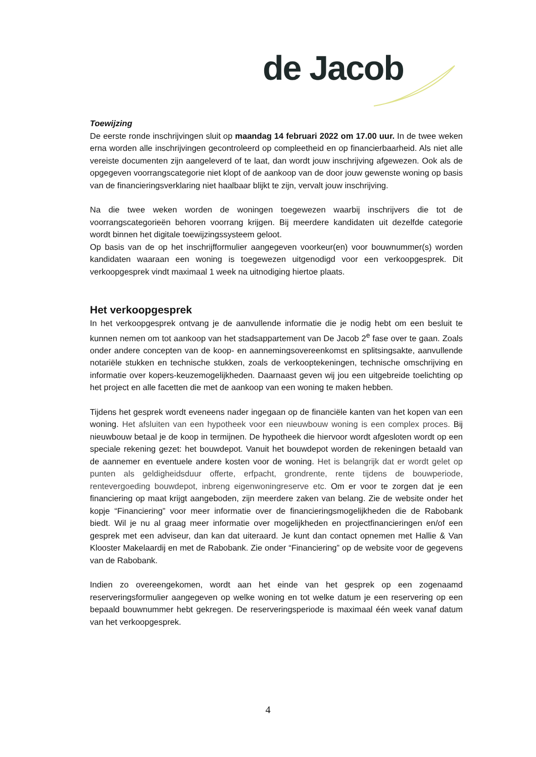de Jacob
Toewijzing
De eerste ronde inschrijvingen sluit op maandag 14 februari 2022 om 17.00 uur. In de twee weken erna worden alle inschrijvingen gecontroleerd op compleetheid en op financierbaarheid. Als niet alle vereiste documenten zijn aangeleverd of te laat, dan wordt jouw inschrijving afgewezen. Ook als de opgegeven voorrangscategorie niet klopt of de aankoop van de door jouw gewenste woning op basis van de financieringsverklaring niet haalbaar blijkt te zijn, vervalt jouw inschrijving.
Na die twee weken worden de woningen toegewezen waarbij inschrijvers die tot de voorrangscategorieën behoren voorrang krijgen. Bij meerdere kandidaten uit dezelfde categorie wordt binnen het digitale toewijzingssysteem geloot.
Op basis van de op het inschrijfformulier aangegeven voorkeur(en) voor bouwnummer(s) worden kandidaten waaraan een woning is toegewezen uitgenodigd voor een verkoopgesprek. Dit verkoopgesprek vindt maximaal 1 week na uitnodiging hiertoe plaats.
Het verkoopgesprek
In het verkoopgesprek ontvang je de aanvullende informatie die je nodig hebt om een besluit te kunnen nemen om tot aankoop van het stadsappartement van De Jacob 2<sup>e</sup> fase over te gaan. Zoals onder andere concepten van de koop- en aannemingsovereenkomst en splitsingsakte, aanvullende notariële stukken en technische stukken, zoals de verkooptekeningen, technische omschrijving en informatie over kopers-keuzemogelijkheden. Daarnaast geven wij jou een uitgebreide toelichting op het project en alle facetten die met de aankoop van een woning te maken hebben.
Tijdens het gesprek wordt eveneens nader ingegaan op de financiële kanten van het kopen van een woning. Het afsluiten van een hypotheek voor een nieuwbouw woning is een complex proces. Bij nieuwbouw betaal je de koop in termijnen. De hypotheek die hiervoor wordt afgesloten wordt op een speciale rekening gezet: het bouwdepot. Vanuit het bouwdepot worden de rekeningen betaald van de aannemer en eventuele andere kosten voor de woning. Het is belangrijk dat er wordt gelet op punten als geldigheidsduur offerte, erfpacht, grondrente, rente tijdens de bouwperiode, rentevergoeding bouwdepot, inbreng eigenwoningreserve etc. Om er voor te zorgen dat je een financiering op maat krijgt aangeboden, zijn meerdere zaken van belang. Zie de website onder het kopje “Financiering” voor meer informatie over de financieringsmogelijkheden die de Rabobank biedt. Wil je nu al graag meer informatie over mogelijkheden en projectfinancieringen en/of een gesprek met een adviseur, dan kan dat uiteraard. Je kunt dan contact opnemen met Hallie & Van Klooster Makelaardij en met de Rabobank. Zie onder “Financiering” op de website voor de gegevens van de Rabobank.
Indien zo overeengekomen, wordt aan het einde van het gesprek op een zogenaamd reserveringsformulier aangegeven op welke woning en tot welke datum je een reservering op een bepaald bouwnummer hebt gekregen. De reserveringsperiode is maximaal één week vanaf datum van het verkoopgesprek.
4